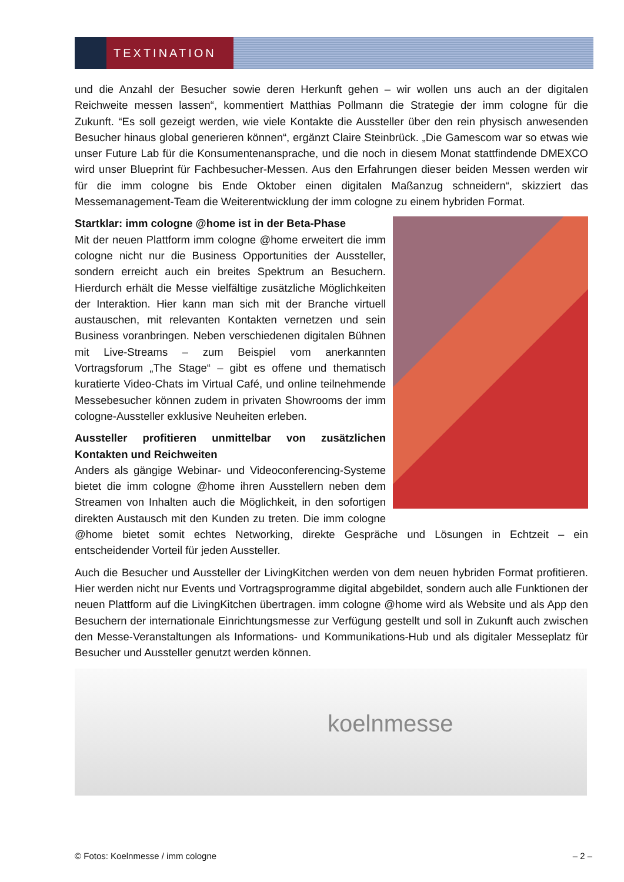TEXTINATION
und die Anzahl der Besucher sowie deren Herkunft gehen – wir wollen uns auch an der digitalen Reichweite messen lassen“, kommentiert Matthias Pollmann die Strategie der imm cologne für die Zukunft. “Es soll gezeigt werden, wie viele Kontakte die Aussteller über den rein physisch anwesenden Besucher hinaus global generieren können“, ergänzt Claire Steinbrück. „Die Gamescom war so etwas wie unser Future Lab für die Konsumentenansprache, und die noch in diesem Monat stattfindende DMEXCO wird unser Blueprint für Fachbesucher-Messen. Aus den Erfahrungen dieser beiden Messen werden wir für die imm cologne bis Ende Oktober einen digitalen Maßanzug schneidern“, skizziert das Messemanagement-Team die Weiterentwicklung der imm cologne zu einem hybriden Format.
Startklar: imm cologne @home ist in der Beta-Phase
Mit der neuen Plattform imm cologne @home erweitert die imm cologne nicht nur die Business Opportunities der Aussteller, sondern erreicht auch ein breites Spektrum an Besuchern. Hierdurch erhält die Messe vielfältige zusätzliche Möglichkeiten der Interaktion. Hier kann man sich mit der Branche virtuell austauschen, mit relevanten Kontakten vernetzen und sein Business voranbringen. Neben verschiedenen digitalen Bühnen mit Live-Streams – zum Beispiel vom anerkannten Vortragsforum „The Stage“ – gibt es offene und thematisch kuratierte Video-Chats im Virtual Café, und online teilnehmende Messebesucher können zudem in privaten Showrooms der imm cologne-Aussteller exklusive Neuheiten erleben.
Aussteller profitieren unmittelbar von zusätzlichen Kontakten und Reichweiten
Anders als gängige Webinar- und Videoconferencing-Systeme bietet die imm cologne @home ihren Ausstellern neben dem Streamen von Inhalten auch die Möglichkeit, in den sofortigen direkten Austausch mit den Kunden zu treten. Die imm cologne @home bietet somit echtes Networking, direkte Gespräche und Lösungen in Echtzeit – ein entscheidender Vorteil für jeden Aussteller.
Auch die Besucher und Aussteller der LivingKitchen werden von dem neuen hybriden Format profitieren. Hier werden nicht nur Events und Vortragsprogramme digital abgebildet, sondern auch alle Funktionen der neuen Plattform auf die LivingKitchen übertragen. imm cologne @home wird als Website und als App den Besuchern der internationale Einrichtungsmesse zur Verfügung gestellt und soll in Zukunft auch zwischen den Messe-Veranstaltungen als Informations- und Kommunikations-Hub und als digitaler Messeplatz für Besucher und Aussteller genutzt werden können.
koelnmesse
© Fotos: Koelnmesse / imm cologne – 2 –